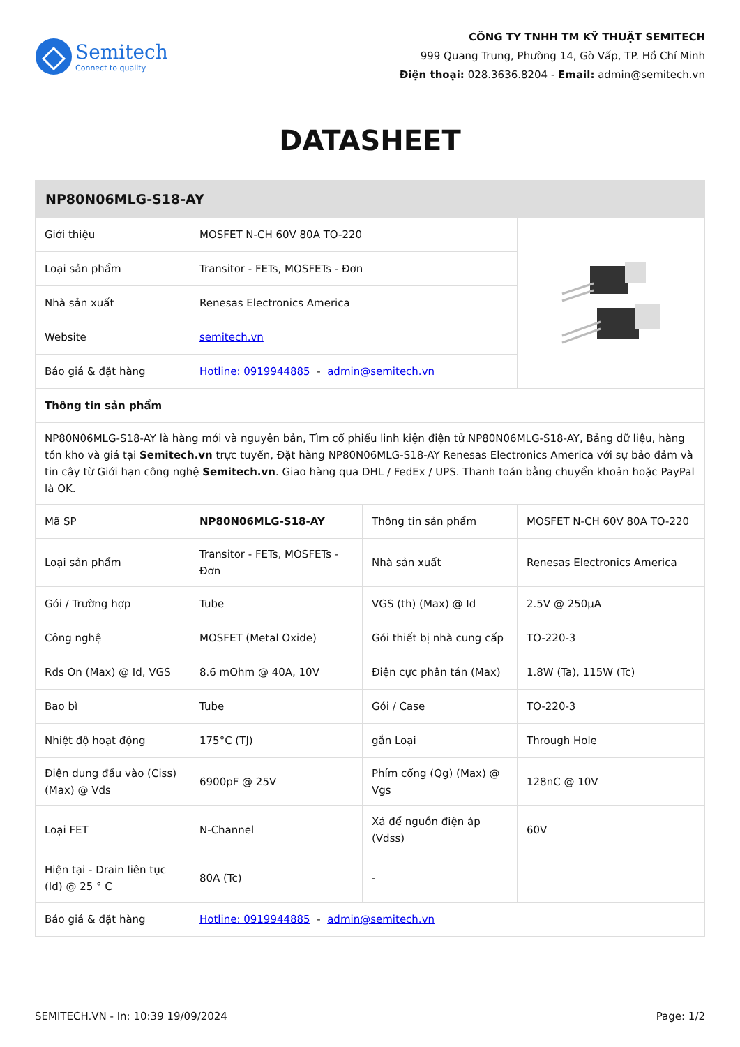Semitech
Connect to quality
CÔNG TY TNHH TM KỸ THUẬT SEMITECH
999 Quang Trung, Phường 14, Gò Vấp, TP. Hồ Chí Minh
Điện thoại: 028.3636.8204 - Email: admin@semitech.vn
DATASHEET
| NP80N06MLG-S18-AY | | | |
| --- | --- | --- | --- |
| Giới thiệu | MOSFET N-CH 60V 80A TO-220 | | |
| Loại sản phẩm | Transitor - FETs, MOSFETs - Đơn | | |
| Nhà sản xuất | Renesas Electronics America | | |
| Website | semitech.vn | | |
| Báo giá & đặt hàng | Hotline: 0919944885 - admin@semitech.vn | | |
| Thông tin sản phẩm | | | |
| NP80N06MLG-S18-AY là hàng mới và nguyên bản, Tìm cổ phiếu linh kiện điện tử NP80N06MLG-S18-AY, Bảng dữ liệu, hàng tồn kho và giá tại Semitech.vn trực tuyến, Đặt hàng NP80N06MLG-S18-AY Renesas Electronics America với sự bảo đảm và tin cậy từ Giới hạn công nghệ Semitech.vn . Giao hàng qua DHL / FedEx / UPS. Thanh toán bằng chuyển khoản hoặc PayPal là OK. | | | |
| Mã SP | NP80N06MLG-S18-AY | Thông tin sản phẩm | MOSFET N-CH 60V 80A TO-220 |
| Loại sản phẩm | Transitor - FETs, MOSFETs - Đơn | Nhà sản xuất | Renesas Electronics America |
| Gói / Trường hợp | Tube | VGS (th) (Max) @ Id | 2.5V @ 250µA |
| Công nghệ | MOSFET (Metal Oxide) | Gói thiết bị nhà cung cấp | TO-220-3 |
| Rds On (Max) @ Id, VGS | 8.6 mOhm @ 40A, 10V | Điện cực phân tán (Max) | 1.8W (Ta), 115W (Tc) |
| Bao bì | Tube | Gói / Case | TO-220-3 |
| Nhiệt độ hoạt động | 175°C (TJ) | gắn Loại | Through Hole |
| Điện dung đầu vào (Ciss) (Max) @ Vds | 6900pF @ 25V | Phím cổng (Qg) (Max) @ Vgs | 128nC @ 10V |
| Loại FET | N-Channel | Xả để nguồn điện áp (Vdss) | 60V |
| Hiện tại - Drain liên tục (Id) @ 25 ° C | 80A (Tc) | - | |
| Báo giá & đặt hàng | Hotline: 0919944885 - admin@semitech.vn | | |
SEMITECH.VN - In: 10:39 19/09/2024 Page: 1/2